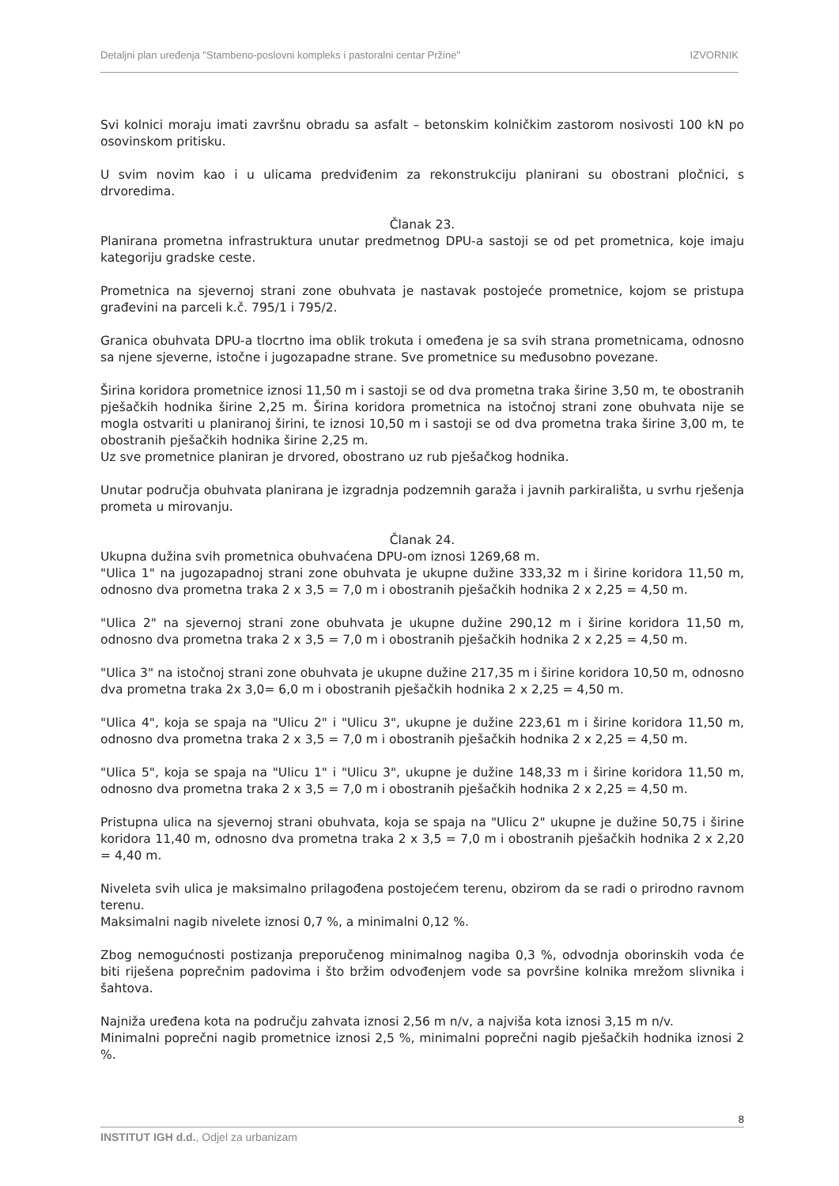Detaljni plan uređenja "Stambeno-poslovni kompleks i pastoralni centar Pržine" IZVORNIK
Svi kolnici moraju imati završnu obradu sa asfalt – betonskim kolničkim zastorom nosivosti 100 kN po osovinskom pritisku.
U svim novim kao i u ulicama predviđenim za rekonstrukciju planirani su obostrani pločnici, s drvoredima.
Članak 23.
Planirana prometna infrastruktura unutar predmetnog DPU-a sastoji se od pet prometnica, koje imaju kategoriju gradske ceste.
Prometnica na sjevernoj strani zone obuhvata je nastavak postojeće prometnice, kojom se pristupa građevini na parceli k.č. 795/1 i 795/2.
Granica obuhvata DPU-a tlocrtno ima oblik trokuta i omeđena je sa svih strana prometnicama, odnosno sa njene sjeverne, istočne i jugozapadne strane. Sve prometnice su međusobno povezane.
Širina koridora prometnice iznosi 11,50 m i sastoji se od dva prometna traka širine 3,50 m, te obostranih pješačkih hodnika širine 2,25 m. Širina koridora prometnica na istočnoj strani zone obuhvata nije se mogla ostvariti u planiranoj širini, te iznosi 10,50 m i sastoji se od dva prometna traka širine 3,00 m, te obostranih pješačkih hodnika širine 2,25 m.
Uz sve prometnice planiran je drvored, obostrano uz rub pješačkog hodnika.
Unutar područja obuhvata planirana je izgradnja podzemnih garaža i javnih parkirališta, u svrhu rješenja prometa u mirovanju.
Članak 24.
Ukupna dužina svih prometnica obuhvaćena DPU-om iznosi 1269,68 m.
"Ulica 1" na jugozapadnoj strani zone obuhvata je ukupne dužine 333,32 m i širine koridora 11,50 m, odnosno dva prometna traka 2 x 3,5 = 7,0 m i obostranih pješačkih hodnika 2 x 2,25 = 4,50 m.
"Ulica 2" na sjevernoj strani zone obuhvata je ukupne dužine 290,12 m i širine koridora 11,50 m, odnosno dva prometna traka 2 x 3,5 = 7,0 m i obostranih pješačkih hodnika 2 x 2,25 = 4,50 m.
"Ulica 3" na istočnoj strani zone obuhvata je ukupne dužine 217,35 m i širine koridora 10,50 m, odnosno dva prometna traka 2x 3,0= 6,0 m i obostranih pješačkih hodnika 2 x 2,25 = 4,50 m.
"Ulica 4", koja se spaja na "Ulicu 2" i "Ulicu 3", ukupne je dužine 223,61 m i širine koridora 11,50 m, odnosno dva prometna traka 2 x 3,5 = 7,0 m i obostranih pješačkih hodnika 2 x 2,25 = 4,50 m.
"Ulica 5", koja se spaja na "Ulicu 1" i "Ulicu 3", ukupne je dužine 148,33 m i širine koridora 11,50 m, odnosno dva prometna traka 2 x 3,5 = 7,0 m i obostranih pješačkih hodnika 2 x 2,25 = 4,50 m.
Pristupna ulica na sjevernoj strani obuhvata, koja se spaja na "Ulicu 2" ukupne je dužine 50,75 i širine koridora 11,40 m, odnosno dva prometna traka 2 x 3,5 = 7,0 m i obostranih pješačkih hodnika 2 x 2,20 = 4,40 m.
Niveleta svih ulica je maksimalno prilagođena postojećem terenu, obzirom da se radi o prirodno ravnom terenu.
Maksimalni nagib nivelete iznosi 0,7 %, a minimalni 0,12 %.
Zbog nemogućnosti postizanja preporučenog minimalnog nagiba 0,3 %, odvodnja oborinskih voda će biti riješena poprečnim padovima i što bržim odvođenjem vode sa površine kolnika mrežom slivnika i šahtova.
Najniža uređena kota na području zahvata iznosi 2,56 m n/v, a najviša kota iznosi 3,15 m n/v.
Minimalni poprečni nagib prometnice iznosi 2,5 %, minimalni poprečni nagib pješačkih hodnika iznosi 2 %.
8
INSTITUT IGH d.d., Odjel za urbanizam